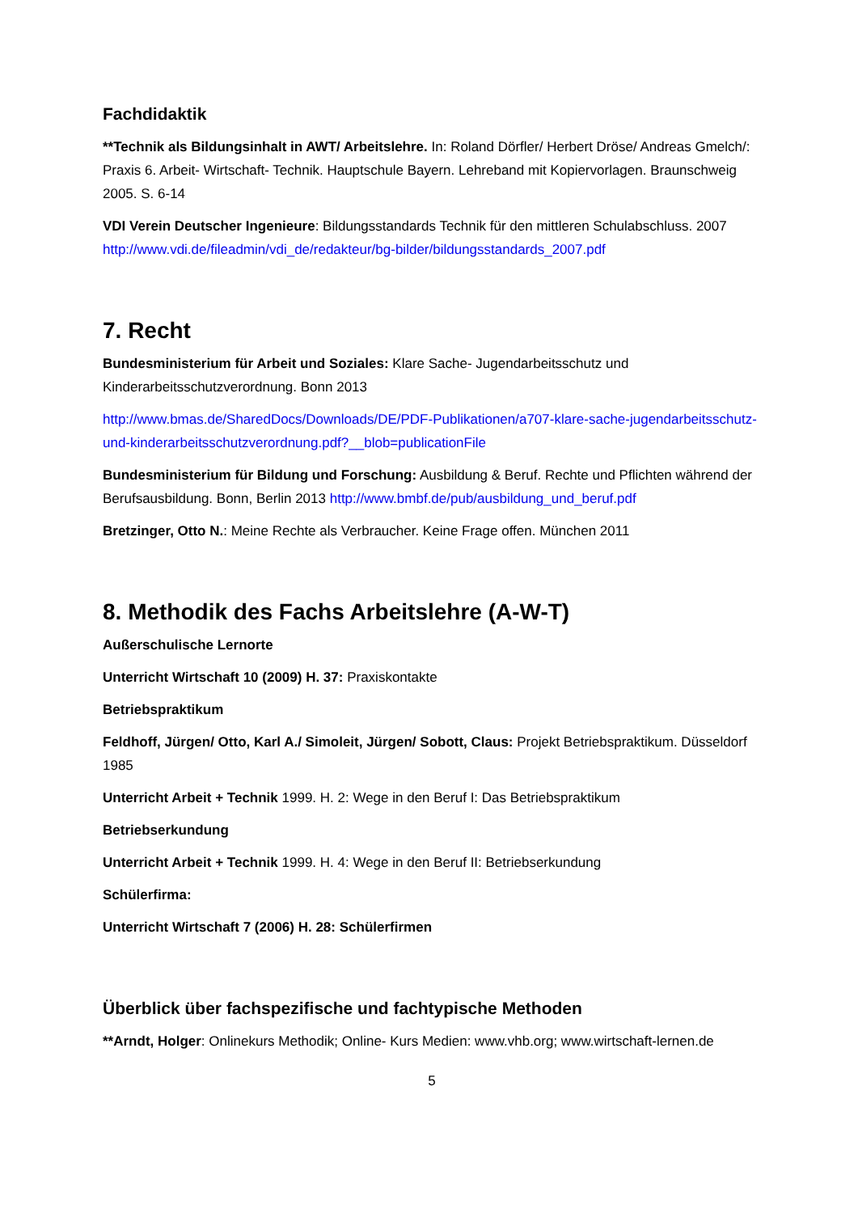Fachdidaktik
**Technik als Bildungsinhalt in AWT/ Arbeitslehre. In: Roland Dörfler/ Herbert Dröse/ Andreas Gmelch/: Praxis 6. Arbeit- Wirtschaft- Technik. Hauptschule Bayern. Lehreband mit Kopiervorlagen. Braunschweig 2005. S. 6-14
VDI Verein Deutscher Ingenieure: Bildungsstandards Technik für den mittleren Schulabschluss. 2007 http://www.vdi.de/fileadmin/vdi_de/redakteur/bg-bilder/bildungsstandards_2007.pdf
7. Recht
Bundesministerium für Arbeit und Soziales: Klare Sache- Jugendarbeitsschutz und Kinderarbeitsschutzverordnung. Bonn 2013
http://www.bmas.de/SharedDocs/Downloads/DE/PDF-Publikationen/a707-klare-sache-jugendarbeitsschutz-und-kinderarbeitsschutzverordnung.pdf?__blob=publicationFile
Bundesministerium für Bildung und Forschung: Ausbildung & Beruf. Rechte und Pflichten während der Berufsausbildung. Bonn, Berlin 2013 http://www.bmbf.de/pub/ausbildung_und_beruf.pdf
Bretzinger, Otto N.: Meine Rechte als Verbraucher. Keine Frage offen. München 2011
8. Methodik des Fachs Arbeitslehre (A-W-T)
Außerschulische Lernorte
Unterricht Wirtschaft 10 (2009) H. 37: Praxiskontakte
Betriebspraktikum
Feldhoff, Jürgen/ Otto, Karl A./ Simoleit, Jürgen/ Sobott, Claus: Projekt Betriebspraktikum. Düsseldorf 1985
Unterricht Arbeit + Technik 1999. H. 2: Wege in den Beruf I: Das Betriebspraktikum
Betriebserkundung
Unterricht Arbeit + Technik 1999. H. 4: Wege in den Beruf II: Betriebserkundung
Schülerfirma:
Unterricht Wirtschaft 7 (2006) H. 28: Schülerfirmen
Überblick über fachspezifische und fachtypische Methoden
**Arndt, Holger: Onlinekurs Methodik; Online- Kurs Medien: www.vhb.org; www.wirtschaft-lernen.de
5